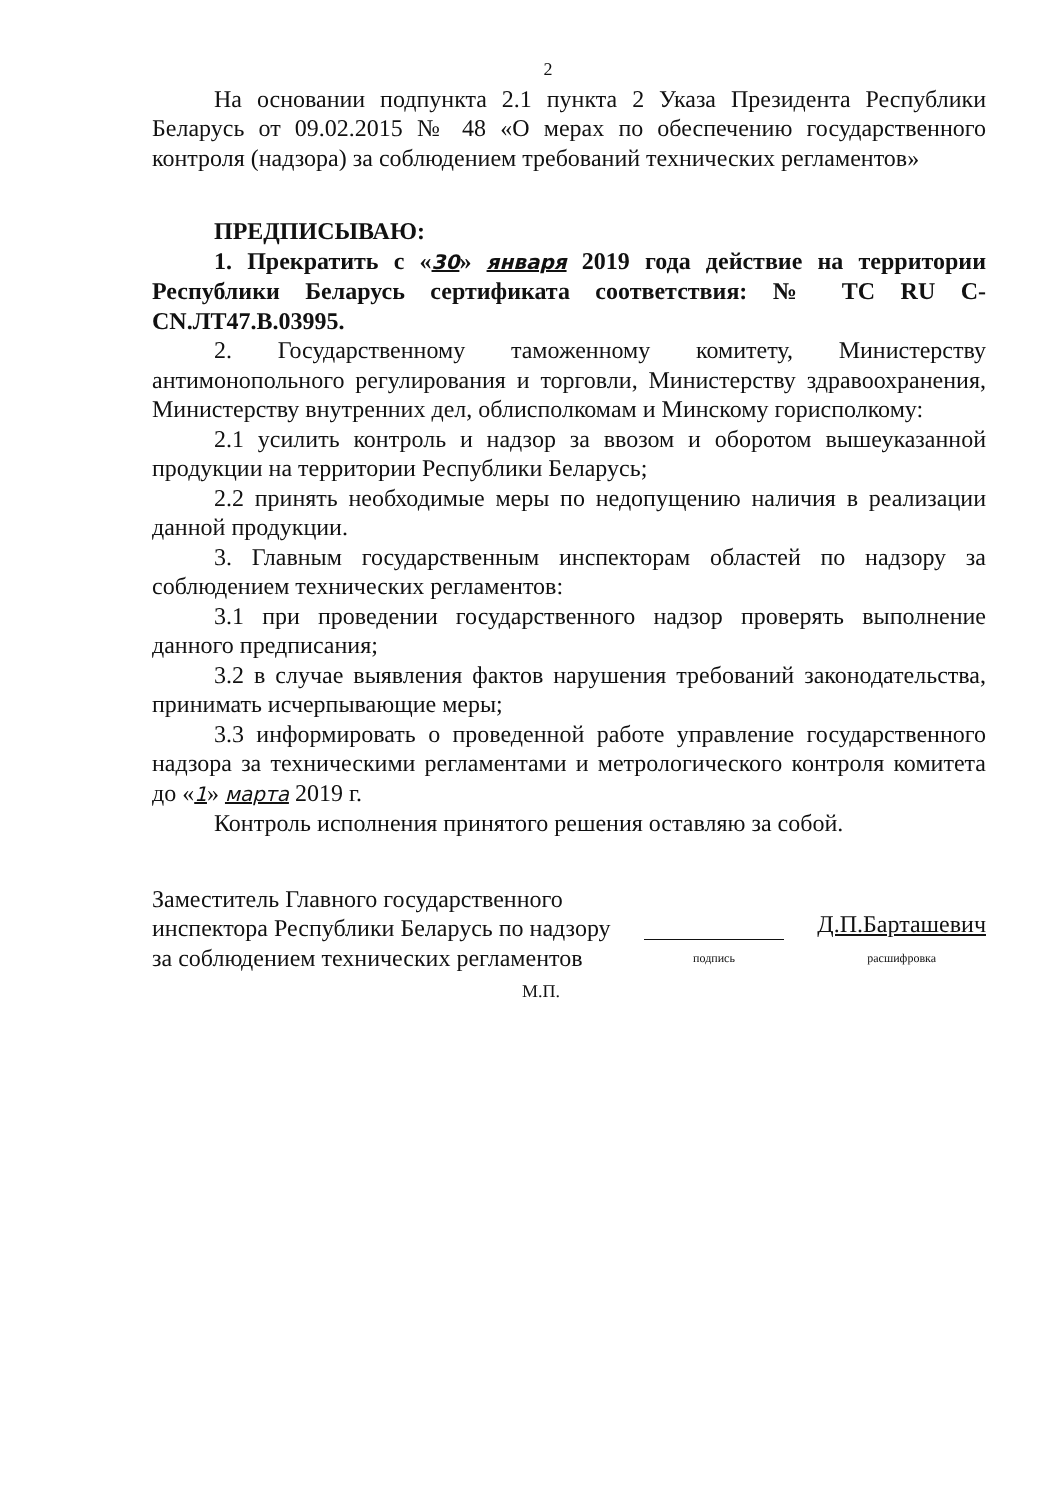2
На основании подпункта 2.1 пункта 2 Указа Президента Республики Беларусь от 09.02.2015 № 48 «О мерах по обеспечению государственного контроля (надзора) за соблюдением требований технических регламентов»
ПРЕДПИСЫВАЮ:
1. Прекратить с «30» января 2019 года действие на территории Республики Беларусь сертификата соответствия: № ТС RU C-CN.ЛТ47.В.03995.
2. Государственному таможенному комитету, Министерству антимонопольного регулирования и торговли, Министерству здравоохранения, Министерству внутренних дел, облисполкомам и Минскому горисполкому:
2.1 усилить контроль и надзор за ввозом и оборотом вышеуказанной продукции на территории Республики Беларусь;
2.2 принять необходимые меры по недопущению наличия в реализации данной продукции.
3. Главным государственным инспекторам областей по надзору за соблюдением технических регламентов:
3.1 при проведении государственного надзор проверять выполнение данного предписания;
3.2 в случае выявления фактов нарушения требований законодательства, принимать исчерпывающие меры;
3.3 информировать о проведенной работе управление государственного надзора за техническими регламентами и метрологического контроля комитета до «1» марта 2019 г.
Контроль исполнения принятого решения оставляю за собой.
Заместитель Главного государственного
инспектора Республики Беларусь по надзору
за соблюдением технических регламентов
подпись
Д.П.Барташевич
расшифровка
М.П.